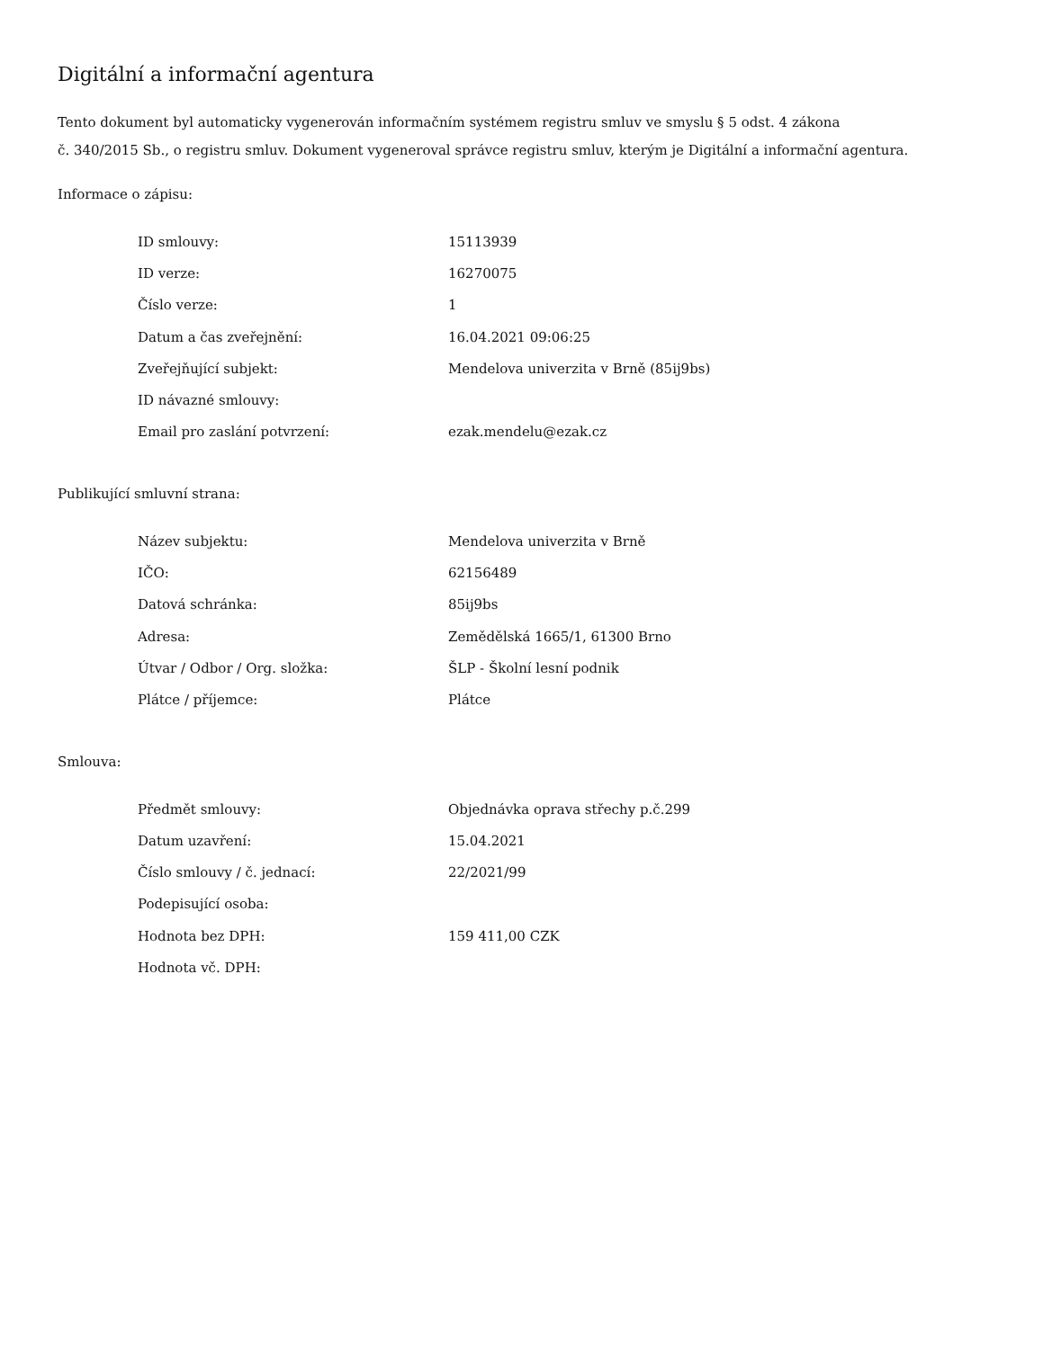Digitální a informační agentura
Tento dokument byl automaticky vygenerován informačním systémem registru smluv ve smyslu § 5 odst. 4 zákona
č. 340/2015 Sb., o registru smluv. Dokument vygeneroval správce registru smluv, kterým je Digitální a informační agentura.
Informace o zápisu:
| ID smlouvy: | 15113939 |
| ID verze: | 16270075 |
| Číslo verze: | 1 |
| Datum a čas zveřejnění: | 16.04.2021 09:06:25 |
| Zveřejňující subjekt: | Mendelova univerzita v Brně (85ij9bs) |
| ID návazné smlouvy: | |
| Email pro zaslání potvrzení: | ezak.mendelu@ezak.cz |
Publikující smluvní strana:
| Název subjektu: | Mendelova univerzita v Brně |
| IČO: | 62156489 |
| Datová schránka: | 85ij9bs |
| Adresa: | Zemědělská 1665/1, 61300 Brno |
| Útvar / Odbor / Org. složka: | ŠLP - Školní lesní podnik |
| Plátce / příjemce: | Plátce |
Smlouva:
| Předmět smlouvy: | Objednávka oprava střechy p.č.299 |
| Datum uzavření: | 15.04.2021 |
| Číslo smlouvy / č. jednací: | 22/2021/99 |
| Podepisující osoba: | |
| Hodnota bez DPH: | 159 411,00 CZK |
| Hodnota vč. DPH: | |